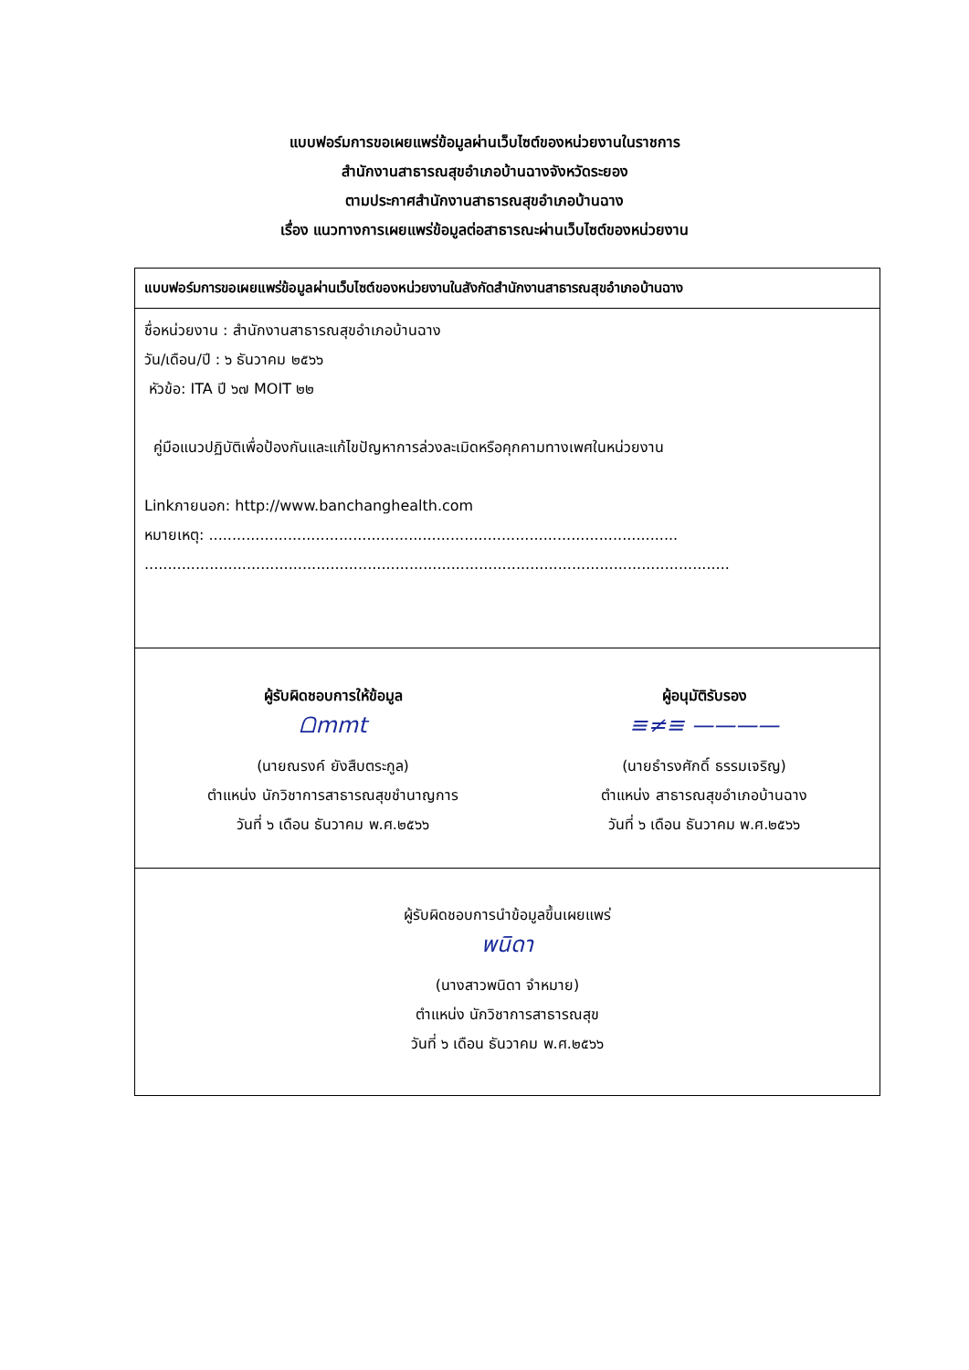แบบฟอร์มการขอเผยแพร่ข้อมูลผ่านเว็บไซต์ของหน่วยงานในราชการ
สำนักงานสาธารณสุขอำเภอบ้านฉางจังหวัดระยอง
ตามประกาศสำนักงานสาธารณสุขอำเภอบ้านฉาง
เรื่อง แนวทางการเผยแพร่ข้อมูลต่อสาธารณะผ่านเว็บไซต์ของหน่วยงาน
| แบบฟอร์มการขอเผยแพร่ข้อมูลผ่านเว็บไซต์ของหน่วยงานในสังกัดสำนักงานสาธารณสุขอำเภอบ้านฉาง |
| --- |
| ชื่อหน่วยงาน : สำนักงานสาธารณสุขอำเภอบ้านฉาง วัน/เดือน/ปี : ๖ ธันวาคม ๒๕๖๖ หัวข้อ: ITA ปี ๖๗ MOIT ๒๒ คู่มือแนวปฏิบัติเพื่อป้องกันและแก้ไขปัญหาการล่วงละเมิดหรือคุกคามทางเพศในหน่วยงาน Linkภายนอก: http://www.banchanghealth.com หมายเหตุ: ..................................................................................................... .............................................................................................................................. |
| ผู้รับผิดชอบการให้ข้อมูล ᗝmmt (นายณรงค์ ยังสืบตระกูล) ตำแหน่ง นักวิชาการสาธารณสุขชำนาญการ วันที่ ๖ เดือน ธันวาคม พ.ศ.๒๕๖๖ ผู้อนุมัติรับรอง ≡≠≡ ———— (นายธำรงศักดิ์ ธรรมเจริญ) ตำแหน่ง สาธารณสุขอำเภอบ้านฉาง วันที่ ๖ เดือน ธันวาคม พ.ศ.๒๕๖๖ |
| ผู้รับผิดชอบการนำข้อมูลขึ้นเผยแพร่ พนิดา (นางสาวพนิดา จำหมาย) ตำแหน่ง นักวิชาการสาธารณสุข วันที่ ๖ เดือน ธันวาคม พ.ศ.๒๕๖๖ |